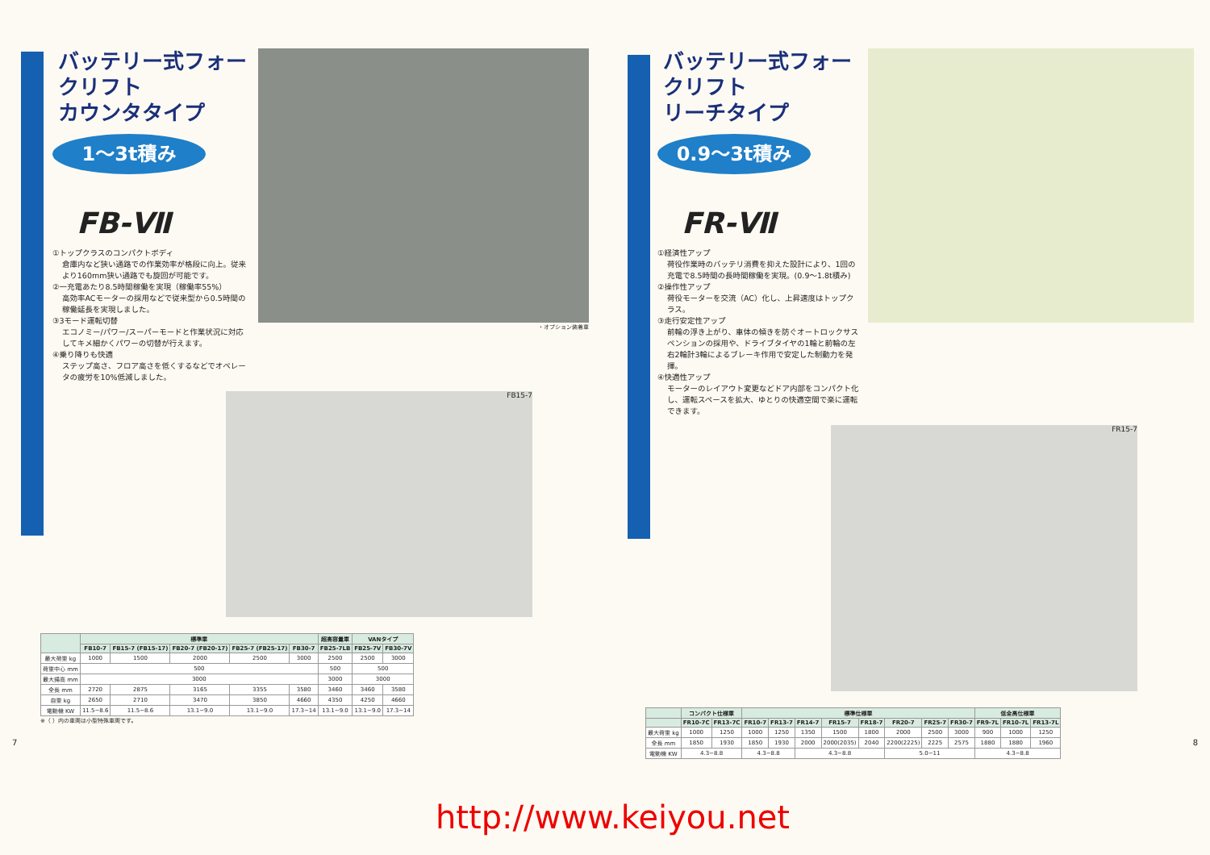バッテリー式フォークリフト
カウンタタイプ
1～3t積み
FB-Ⅶ
①トップクラスのコンパクトボディ
倉庫内など狭い通路での作業効率が格段に向上。従来より160mm狭い通路でも旋回が可能です。
②一充電あたり8.5時間稼働を実現（稼働率55%）
高効率ACモーターの採用などで従来型から0.5時間の稼働延長を実現しました。
③3モード運転切替
エコノミー/パワー/スーパーモードと作業状況に対応してキメ細かくパワーの切替が行えます。
④乗り降りも快適
ステップ高さ、フロア高さを低くするなどでオペレータの疲労を10%低減しました。
・オプション装着車
FB15-7
| | 標準車 | | | | | 超高容量車 | VANタイプ | |
| --- | --- | --- | --- | --- | --- | --- | --- | --- |
| | FB10-7 | FB15-7 (FB15-17) | FB20-7 (FB20-17) | FB25-7 (FB25-17) | FB30-7 | FB25-7LB | FB25-7V | FB30-7V |
| 最大荷重 kg | 1000 | 1500 | 2000 | 2500 | 3000 | 2500 | 2500 | 3000 |
| 荷重中心 mm | 500 | | | | | 500 | 500 | |
| 最大揚高 mm | 3000 | | | | | 3000 | 3000 | |
| 全長 mm | 2720 | 2875 | 3165 | 3355 | 3580 | 3460 | 3460 | 3580 |
| 自重 kg | 2650 | 2710 | 3470 | 3850 | 4660 | 4350 | 4250 | 4660 |
| 電動機 KW | 11.5−8.6 | 11.5−8.6 | 13.1−9.0 | 13.1−9.0 | 17.3−14 | 13.1−9.0 | 13.1−9.0 | 17.3−14 |
※（ ）内の車両は小型特殊車両です。
7
バッテリー式フォークリフト
リーチタイプ
0.9～3t積み
FR-Ⅶ
①経済性アップ
荷役作業時のバッテリ消費を抑えた設計により、1回の充電で8.5時間の長時間稼働を実現。(0.9～1.8t積み)
②操作性アップ
荷役モーターを交流（AC）化し、上昇速度はトップクラス。
③走行安定性アップ
前輪の浮き上がり、車体の傾きを防ぐオートロックサスペンションの採用や、ドライブタイヤの1輪と前輪の左右2輪計3輪によるブレーキ作用で安定した制動力を発揮。
④快適性アップ
モーターのレイアウト変更などドア内部をコンパクト化し、運転スペースを拡大、ゆとりの快適空間で楽に運転できます。
FR15-7
| | コンパクト仕様車 | | 標準仕様車 | | | | | | | | 低全高仕様車 | | |
| --- | --- | --- | --- | --- | --- | --- | --- | --- | --- | --- | --- | --- | --- |
| | FR10-7C | FR13-7C | FR10-7 | FR13-7 | FR14-7 | FR15-7 | FR18-7 | FR20-7 | FR25-7 | FR30-7 | FR9-7L | FR10-7L | FR13-7L |
| 最大荷重 kg | 1000 | 1250 | 1000 | 1250 | 1350 | 1500 | 1800 | 2000 | 2500 | 3000 | 900 | 1000 | 1250 |
| 全長 mm | 1850 | 1930 | 1850 | 1930 | 2000 | 2000(2035) | 2040 | 2200(2225) | 2225 | 2575 | 1880 | 1880 | 1960 |
| 電動機 KW | 4.3−8.8 | | 4.3−8.8 | | 4.3−8.8 | | | 5.0−11 | | | 4.3−8.8 | | |
8
http://www.keiyou.net